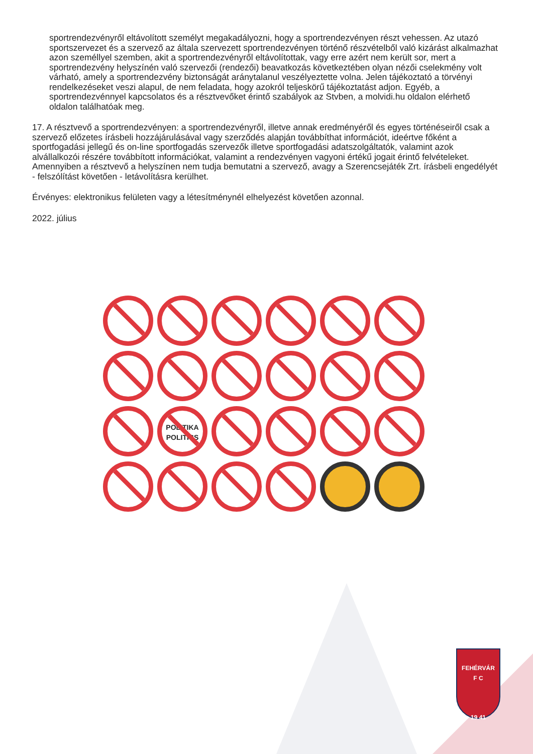sportrendezvényről eltávolított személyt megakadályozni, hogy a sportrendezvényen részt vehessen. Az utazó sportszervezet és a szervező az általa szervezett sportrendezvényen történő részvételből való kizárást alkalmazhat azon személlyel szemben, akit a sportrendezvényről eltávolítottak, vagy erre azért nem került sor, mert a sportrendezvény helyszínén való szervezői (rendezői) beavatkozás következtében olyan nézői cselekmény volt várható, amely a sportrendezvény biztonságát aránytalanul veszélyeztette volna. Jelen tájékoztató a törvényi rendelkezéseket veszi alapul, de nem feladata, hogy azokról teljeskörű tájékoztatást adjon. Egyéb, a sportrendezvénnyel kapcsolatos és a résztvevőket érintő szabályok az Stvben, a molvidi.hu oldalon elérhető oldalon találhatóak meg.
17. A résztvevő a sportrendezvényen: a sportrendezvényről, illetve annak eredményéről és egyes történéseiről csak a szervező előzetes írásbeli hozzájárulásával vagy szerződés alapján továbbíthat információt, ideértve főként a sportfogadási jellegű és on-line sportfogadás szervezők illetve sportfogadási adatszolgáltatók, valamint azok alvállalkozói részére továbbított információkat, valamint a rendezvényen vagyoni értékű jogait érintő felvételeket. Amennyiben a résztvevő a helyszínen nem tudja bemutatni a szervező, avagy a Szerencsejáték Zrt. írásbeli engedélyét - felszólítást követően - letávolításra kerülhet.
Érvényes: elektronikus felületen vagy a létesítménynél elhelyezést követően azonnal.
2022. július
POLITIKA
POLITICS
FEHÉRVÁR
F C
19 41